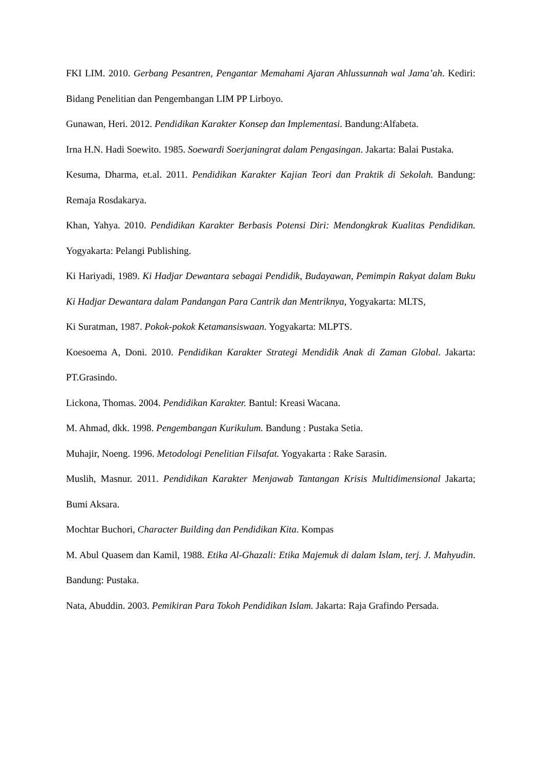FKI LIM. 2010. Gerbang Pesantren, Pengantar Memahami Ajaran Ahlussunnah wal Jama’ah. Kediri: Bidang Penelitian dan Pengembangan LIM PP Lirboyo.
Gunawan, Heri. 2012. Pendidikan Karakter Konsep dan Implementasi. Bandung:Alfabeta.
Irna H.N. Hadi Soewito. 1985. Soewardi Soerjaningrat dalam Pengasingan. Jakarta: Balai Pustaka.
Kesuma, Dharma, et.al. 2011. Pendidikan Karakter Kajian Teori dan Praktik di Sekolah. Bandung: Remaja Rosdakarya.
Khan, Yahya. 2010. Pendidikan Karakter Berbasis Potensi Diri: Mendongkrak Kualitas Pendidikan. Yogyakarta: Pelangi Publishing.
Ki Hariyadi, 1989. Ki Hadjar Dewantara sebagai Pendidik, Budayawan, Pemimpin Rakyat dalam Buku Ki Hadjar Dewantara dalam Pandangan Para Cantrik dan Mentriknya, Yogyakarta: MLTS,
Ki Suratman, 1987. Pokok-pokok Ketamansiswaan. Yogyakarta: MLPTS.
Koesoema A, Doni. 2010. Pendidikan Karakter Strategi Mendidik Anak di Zaman Global. Jakarta: PT.Grasindo.
Lickona, Thomas. 2004. Pendidikan Karakter. Bantul: Kreasi Wacana.
M. Ahmad, dkk. 1998. Pengembangan Kurikulum. Bandung : Pustaka Setia.
Muhajir, Noeng. 1996. Metodologi Penelitian Filsafat. Yogyakarta : Rake Sarasin.
Muslih, Masnur. 2011. Pendidikan Karakter Menjawab Tantangan Krisis Multidimensional Jakarta; Bumi Aksara.
Mochtar Buchori, Character Building dan Pendidikan Kita. Kompas
M. Abul Quasem dan Kamil, 1988. Etika Al-Ghazali: Etika Majemuk di dalam Islam, terj. J. Mahyudin. Bandung: Pustaka.
Nata, Abuddin. 2003. Pemikiran Para Tokoh Pendidikan Islam. Jakarta: Raja Grafindo Persada.